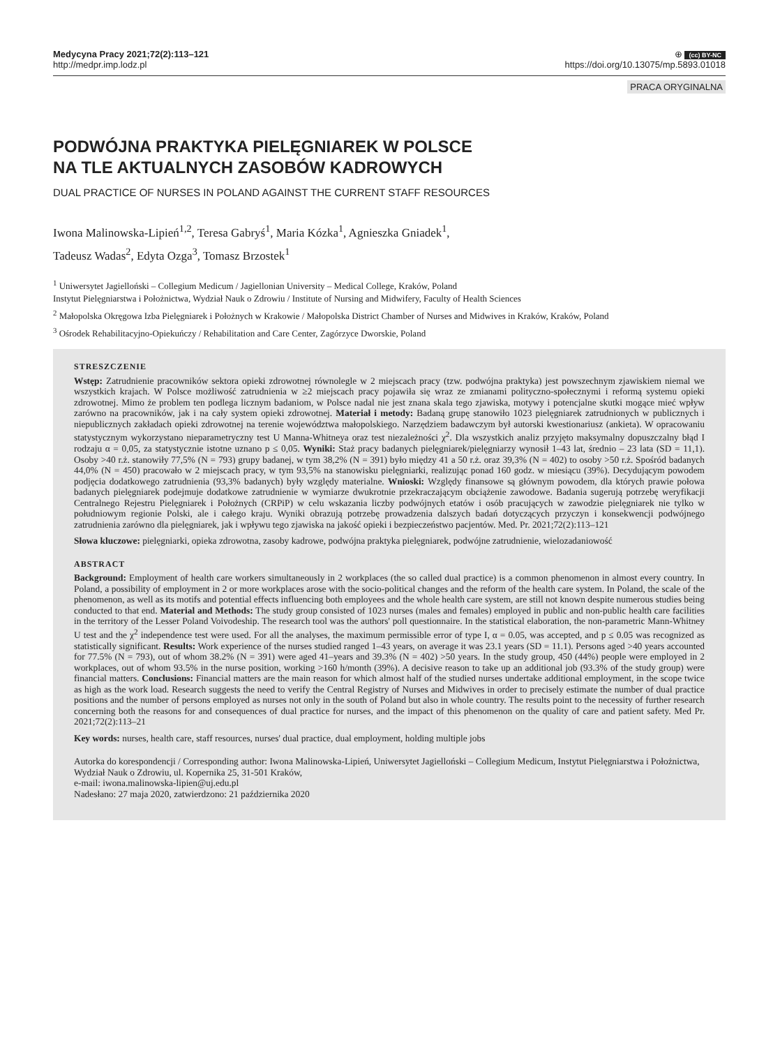Medycyna Pracy 2021;72(2):113–121
http://medpr.imp.lodz.pl
⊕ (cc) BY-NC
https://doi.org/10.13075/mp.5893.01018
PRACA ORYGINALNA
PODWÓJNA PRAKTYKA PIELĘGNIAREK W POLSCE
NA TLE AKTUALNYCH ZASOBÓW KADROWYCH
DUAL PRACTICE OF NURSES IN POLAND AGAINST THE CURRENT STAFF RESOURCES
Iwona Malinowska-Lipień<sup>1,2</sup>, Teresa Gabryś<sup>1</sup>, Maria Kózka<sup>1</sup>, Agnieszka Gniadek<sup>1</sup>,
Tadeusz Wadas<sup>2</sup>, Edyta Ozga<sup>3</sup>, Tomasz Brzostek<sup>1</sup>
<sup>1</sup> Uniwersytet Jagielloński – Collegium Medicum / Jagiellonian University – Medical College, Kraków, Poland
Instytut Pielęgniarstwa i Położnictwa, Wydział Nauk o Zdrowiu / Institute of Nursing and Midwifery, Faculty of Health Sciences
<sup>2</sup> Małopolska Okręgowa Izba Pielęgniarek i Położnych w Krakowie / Małopolska District Chamber of Nurses and Midwives in Kraków, Kraków, Poland
<sup>3</sup> Ośrodek Rehabilitacyjno-Opiekuńczy / Rehabilitation and Care Center, Zagórzyce Dworskie, Poland
STRESZCZENIE
Wstęp: Zatrudnienie pracowników sektora opieki zdrowotnej równolegle w 2 miejscach pracy (tzw. podwójna praktyka) jest powszechnym zjawiskiem niemal we wszystkich krajach. W Polsce możliwość zatrudnienia w ≥2 miejscach pracy pojawiła się wraz ze zmianami polityczno-społecznymi i reformą systemu opieki zdrowotnej. Mimo że problem ten podlega licznym badaniom, w Polsce nadal nie jest znana skala tego zjawiska, motywy i potencjalne skutki mogące mieć wpływ zarówno na pracowników, jak i na cały system opieki zdrowotnej. Materiał i metody: Badaną grupę stanowiło 1023 pielęgniarek zatrudnionych w publicznych i niepublicznych zakładach opieki zdrowotnej na terenie województwa małopolskiego. Narzędziem badawczym był autorski kwestionariusz (ankieta). W opracowaniu statystycznym wykorzystano nieparametryczny test U Manna-Whitneya oraz test niezależności χ<sup>2</sup>. Dla wszystkich analiz przyjęto maksymalny dopuszczalny błąd I rodzaju α = 0,05, za statystycznie istotne uznano p ≤ 0,05. Wyniki: Staż pracy badanych pielęgniarek/pielęgniarzy wynosił 1–43 lat, średnio – 23 lata (SD = 11,1). Osoby >40 r.ż. stanowiły 77,5% (N = 793) grupy badanej, w tym 38,2% (N = 391) było między 41 a 50 r.ż. oraz 39,3% (N = 402) to osoby >50 r.ż. Spośród badanych 44,0% (N = 450) pracowało w 2 miejscach pracy, w tym 93,5% na stanowisku pielęgniarki, realizując ponad 160 godz. w miesiącu (39%). Decydującym powodem podjęcia dodatkowego zatrudnienia (93,3% badanych) były względy materialne. Wnioski: Względy finansowe są głównym powodem, dla których prawie połowa badanych pielęgniarek podejmuje dodatkowe zatrudnienie w wymiarze dwukrotnie przekraczającym obciążenie zawodowe. Badania sugerują potrzebę weryfikacji Centralnego Rejestru Pielęgniarek i Położnych (CRPiP) w celu wskazania liczby podwójnych etatów i osób pracujących w zawodzie pielęgniarek nie tylko w południowym regionie Polski, ale i całego kraju. Wyniki obrazują potrzebę prowadzenia dalszych badań dotyczących przyczyn i konsekwencji podwójnego zatrudnienia zarówno dla pielęgniarek, jak i wpływu tego zjawiska na jakość opieki i bezpieczeństwo pacjentów. Med. Pr. 2021;72(2):113–121
Słowa kluczowe: pielęgniarki, opieka zdrowotna, zasoby kadrowe, podwójna praktyka pielęgniarek, podwójne zatrudnienie, wielozadaniowość
ABSTRACT
Background: Employment of health care workers simultaneously in 2 workplaces (the so called dual practice) is a common phenomenon in almost every country. In Poland, a possibility of employment in 2 or more workplaces arose with the socio-political changes and the reform of the health care system. In Poland, the scale of the phenomenon, as well as its motifs and potential effects influencing both employees and the whole health care system, are still not known despite numerous studies being conducted to that end. Material and Methods: The study group consisted of 1023 nurses (males and females) employed in public and non-public health care facilities in the territory of the Lesser Poland Voivodeship. The research tool was the authors' poll questionnaire. In the statistical elaboration, the non-parametric Mann-Whitney U test and the χ<sup>2</sup> independence test were used. For all the analyses, the maximum permissible error of type I, α = 0.05, was accepted, and p ≤ 0.05 was recognized as statistically significant. Results: Work experience of the nurses studied ranged 1–43 years, on average it was 23.1 years (SD = 11.1). Persons aged >40 years accounted for 77.5% (N = 793), out of whom 38.2% (N = 391) were aged 41–years and 39.3% (N = 402) >50 years. In the study group, 450 (44%) people were employed in 2 workplaces, out of whom 93.5% in the nurse position, working >160 h/month (39%). A decisive reason to take up an additional job (93.3% of the study group) were financial matters. Conclusions: Financial matters are the main reason for which almost half of the studied nurses undertake additional employment, in the scope twice as high as the work load. Research suggests the need to verify the Central Registry of Nurses and Midwives in order to precisely estimate the number of dual practice positions and the number of persons employed as nurses not only in the south of Poland but also in whole country. The results point to the necessity of further research concerning both the reasons for and consequences of dual practice for nurses, and the impact of this phenomenon on the quality of care and patient safety. Med Pr. 2021;72(2):113–21
Key words: nurses, health care, staff resources, nurses' dual practice, dual employment, holding multiple jobs
Autorka do korespondencji / Corresponding author: Iwona Malinowska-Lipień, Uniwersytet Jagielloński – Collegium Medicum, Instytut Pielęgniarstwa i Położnictwa, Wydział Nauk o Zdrowiu, ul. Kopernika 25, 31-501 Kraków,
e-mail: iwona.malinowska-lipien@uj.edu.pl
Nadesłano: 27 maja 2020, zatwierdzono: 21 października 2020